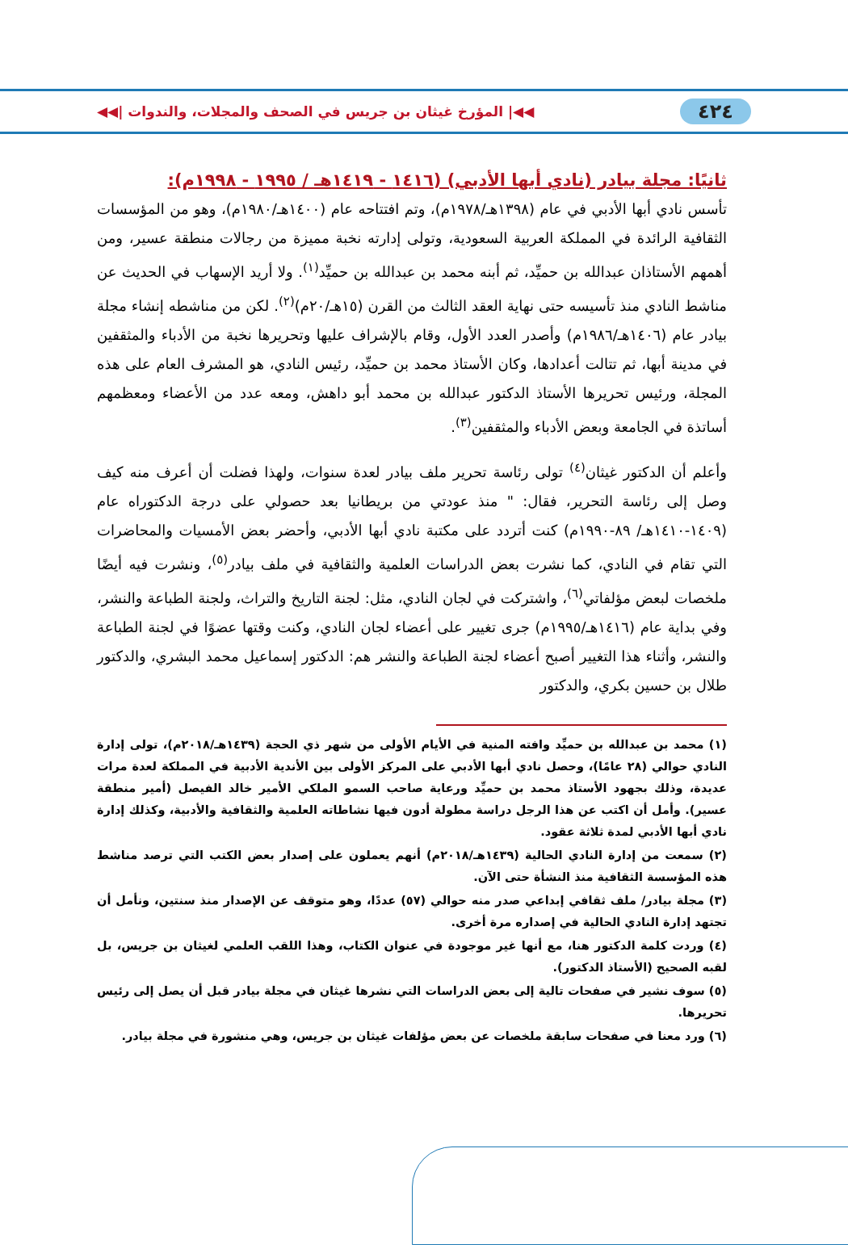٤٢٤ ◀◀| المؤرخ غيثان بن جريس في الصحف والمجلات، والندوات |◀◀
ثانيًا: مجلة بيادر (نادي أبها الأدبي) (١٤١٦ - ١٤١٩هـ / ١٩٩٥ - ١٩٩٨م):
تأسس نادي أبها الأدبي في عام (١٣٩٨هـ/١٩٧٨م)، وتم افتتاحه عام (١٤٠٠هـ/١٩٨٠م)، وهو من المؤسسات الثقافية الرائدة في المملكة العربية السعودية، وتولى إدارته نخبة مميزة من رجالات منطقة عسير، ومن أهمهم الأستاذان عبدالله بن حميِّد، ثم أبنه محمد بن عبدالله بن حميِّد<sup>(١)</sup>. ولا أريد الإسهاب في الحديث عن مناشط النادي منذ تأسيسه حتى نهاية العقد الثالث من القرن (١٥هـ/٢٠م)<sup>(٢)</sup>. لكن من مناشطه إنشاء مجلة بيادر عام (١٤٠٦هـ/١٩٨٦م) وأصدر العدد الأول، وقام بالإشراف عليها وتحريرها نخبة من الأدباء والمثقفين في مدينة أبها، ثم تتالت أعدادها، وكان الأستاذ محمد بن حميِّد، رئيس النادي، هو المشرف العام على هذه المجلة، ورئيس تحريرها الأستاذ الدكتور عبدالله بن محمد أبو داهش، ومعه عدد من الأعضاء ومعظمهم أساتذة في الجامعة وبعض الأدباء والمثقفين<sup>(٣)</sup>.
وأعلم أن الدكتور غيثان<sup>(٤)</sup> تولى رئاسة تحرير ملف بيادر لعدة سنوات، ولهذا فضلت أن أعرف منه كيف وصل إلى رئاسة التحرير، فقال: " منذ عودتي من بريطانيا بعد حصولي على درجة الدكتوراه عام (١٤٠٩-١٤١٠هـ/ ٨٩-١٩٩٠م) كنت أتردد على مكتبة نادي أبها الأدبي، وأحضر بعض الأمسيات والمحاضرات التي تقام في النادي، كما نشرت بعض الدراسات العلمية والثقافية في ملف بيادر<sup>(٥)</sup>، ونشرت فيه أيضًا ملخصات لبعض مؤلفاتي<sup>(٦)</sup>، واشتركت في لجان النادي، مثل: لجنة التاريخ والتراث، ولجنة الطباعة والنشر، وفي بداية عام (١٤١٦هـ/١٩٩٥م) جرى تغيير على أعضاء لجان النادي، وكنت وقتها عضوًا في لجنة الطباعة والنشر، وأثناء هذا التغيير أصبح أعضاء لجنة الطباعة والنشر هم: الدكتور إسماعيل محمد البشري، والدكتور طلال بن حسين بكري، والدكتور
(١) محمد بن عبدالله بن حميِّد وافته المنية في الأيام الأولى من شهر ذي الحجة (١٤٣٩هـ/٢٠١٨م)، تولى إدارة النادي حوالي (٢٨ عامًا)، وحصل نادي أبها الأدبي على المركز الأولى بين الأندية الأدبية في المملكة لعدة مرات عديدة، وذلك بجهود الأستاذ محمد بن حميِّد ورعاية صاحب السمو الملكي الأمير خالد الفيصل (أمير منطقة عسير). وأمل أن اكتب عن هذا الرجل دراسة مطولة أدون فيها نشاطاته العلمية والثقافية والأدبية، وكذلك إدارة نادي أبها الأدبي لمدة ثلاثة عقود.
(٢) سمعت من إدارة النادي الحالية (١٤٣٩هـ/٢٠١٨م) أنهم يعملون على إصدار بعض الكتب التي ترصد مناشط هذه المؤسسة الثقافية منذ النشأة حتى الآن.
(٣) مجلة بيادر/ ملف ثقافي إبداعي صدر منه حوالي (٥٧) عددًا، وهو متوقف عن الإصدار منذ سنتين، ونأمل أن تجتهد إدارة النادي الحالية في إصداره مرة أخرى.
(٤) وردت كلمة الدكتور هنا، مع أنها غير موجودة في عنوان الكتاب، وهذا اللقب العلمي لغيثان بن جريس، بل لقبه الصحيح (الأستاذ الدكتور).
(٥) سوف نشير في صفحات تالية إلى بعض الدراسات التي نشرها غيثان في مجلة بيادر قبل أن يصل إلى رئيس تحريرها.
(٦) ورد معنا في صفحات سابقة ملخصات عن بعض مؤلفات غيثان بن جريس، وهي منشورة في مجلة بيادر.